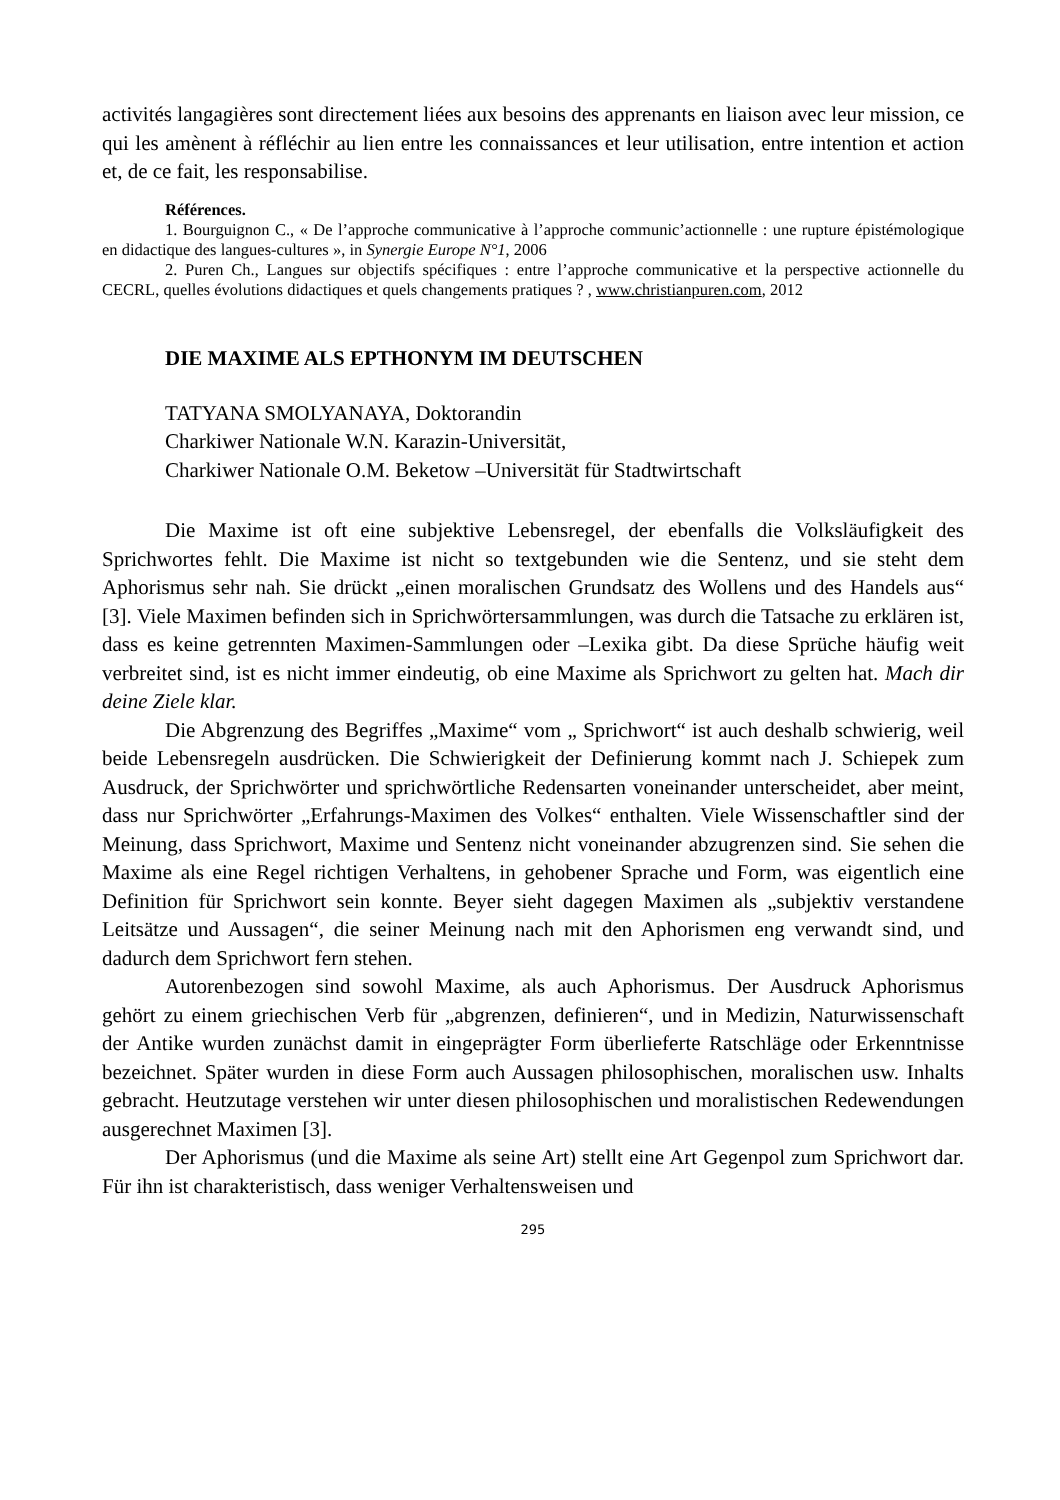activités langagières sont directement liées aux besoins des apprenants en liaison avec leur mission, ce qui les amènent à réfléchir au lien entre les connaissances et leur utilisation, entre intention et action et, de ce fait, les responsabilise.
Références.
1. Bourguignon C., « De l’approche communicative à l’approche communic’actionnelle : une rupture épistémologique en didactique des langues-cultures », in Synergie Europe N°1, 2006
2. Puren Ch., Langues sur objectifs spécifiques : entre l’approche communicative et la perspective actionnelle du CECRL, quelles évolutions didactiques et quels changements pratiques ? , www.christianpuren.com, 2012
DIE MAXIME ALS EPTHONYM IM DEUTSCHEN
TATYANA SMOLYANAYA, Doktorandin
Charkiwer Nationale W.N. Karazin-Universität,
Charkiwer Nationale O.M. Beketow –Universität für Stadtwirtschaft
Die Maxime ist oft eine subjektive Lebensregel, der ebenfalls die Volksläufigkeit des Sprichwortes fehlt. Die Maxime ist nicht so textgebunden wie die Sentenz, und sie steht dem Aphorismus sehr nah. Sie drückt „einen moralischen Grundsatz des Wollens und des Handels aus“ [3]. Viele Maximen befinden sich in Sprichwörtersammlungen, was durch die Tatsache zu erklären ist, dass es keine getrennten Maximen-Sammlungen oder –Lexika gibt. Da diese Sprüche häufig weit verbreitet sind, ist es nicht immer eindeutig, ob eine Maxime als Sprichwort zu gelten hat. Mach dir deine Ziele klar.
Die Abgrenzung des Begriffes „Maxime“ vom „ Sprichwort“ ist auch deshalb schwierig, weil beide Lebensregeln ausdrücken. Die Schwierigkeit der Definierung kommt nach J. Schiepek zum Ausdruck, der Sprichwörter und sprichwörtliche Redensarten voneinander unterscheidet, aber meint, dass nur Sprichwörter „Erfahrungs-Maximen des Volkes“ enthalten. Viele Wissenschaftler sind der Meinung, dass Sprichwort, Maxime und Sentenz nicht voneinander abzugrenzen sind. Sie sehen die Maxime als eine Regel richtigen Verhaltens, in gehobener Sprache und Form, was eigentlich eine Definition für Sprichwort sein konnte. Beyer sieht dagegen Maximen als „subjektiv verstandene Leitsätze und Aussagen“, die seiner Meinung nach mit den Aphorismen eng verwandt sind, und dadurch dem Sprichwort fern stehen.
Autorenbezogen sind sowohl Maxime, als auch Aphorismus. Der Ausdruck Aphorismus gehört zu einem griechischen Verb für „abgrenzen, definieren“, und in Medizin, Naturwissenschaft der Antike wurden zunächst damit in eingeprägter Form überlieferte Ratschläge oder Erkenntnisse bezeichnet. Später wurden in diese Form auch Aussagen philosophischen, moralischen usw. Inhalts gebracht. Heutzutage verstehen wir unter diesen philosophischen und moralistischen Redewendungen ausgerechnet Maximen [3].
Der Aphorismus (und die Maxime als seine Art) stellt eine Art Gegenpol zum Sprichwort dar. Für ihn ist charakteristisch, dass weniger Verhaltensweisen und
295